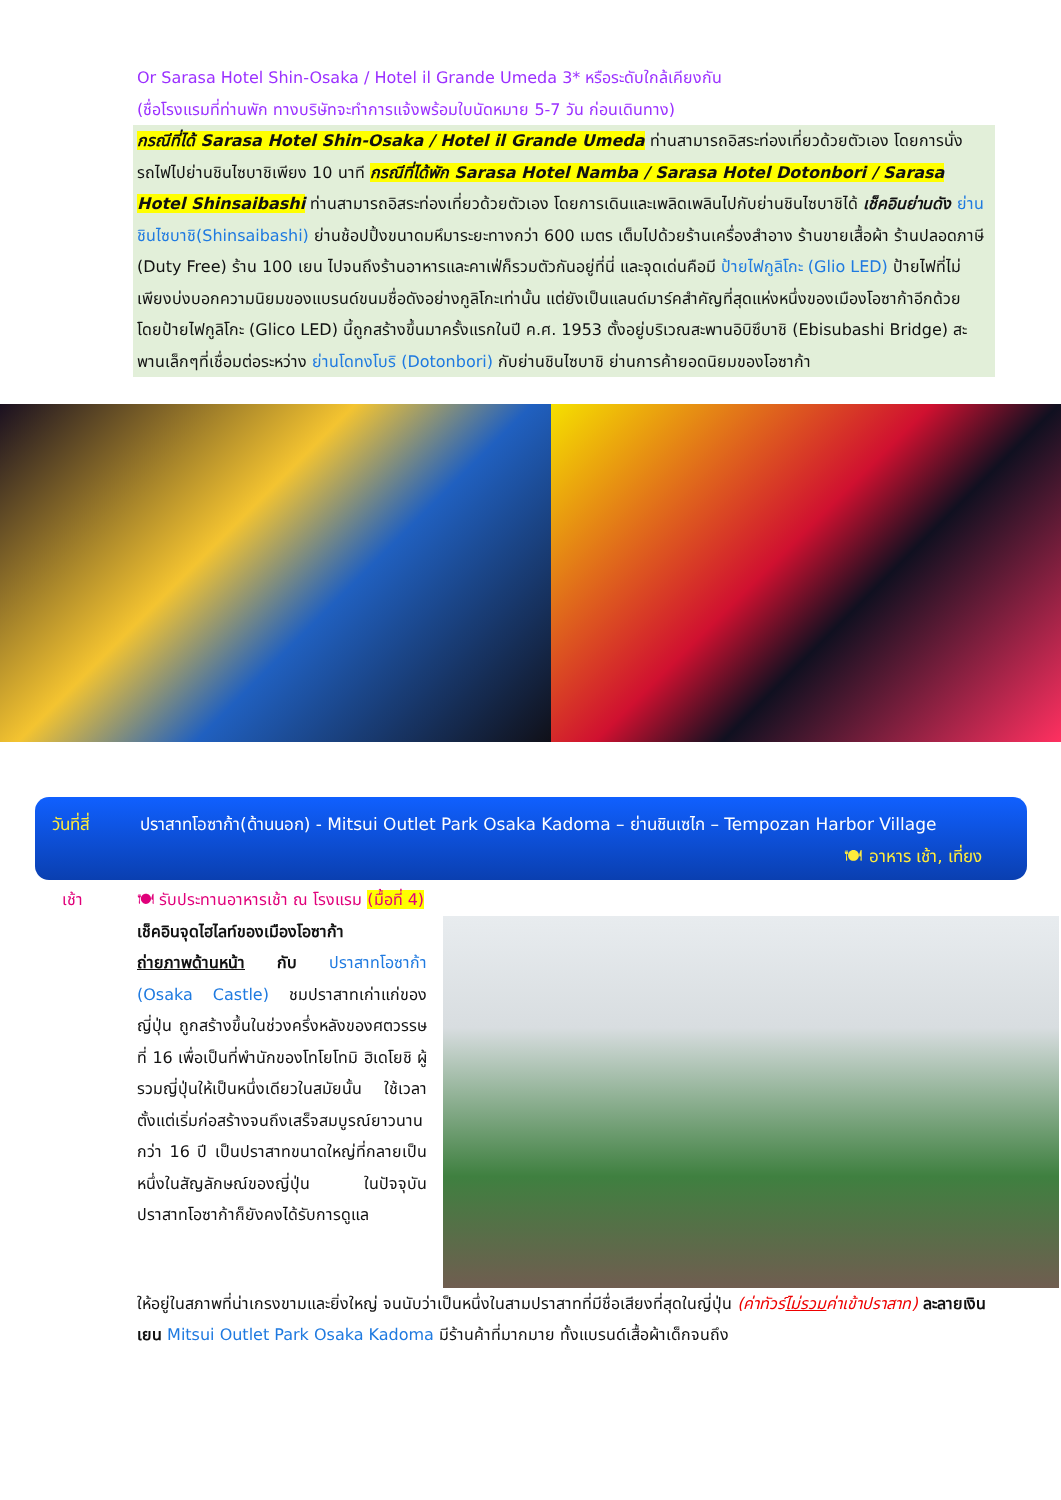Or Sarasa Hotel Shin-Osaka / Hotel il Grande Umeda 3* หรือระดับใกล้เคียงกัน
(ชื่อโรงแรมที่ท่านพัก ทางบริษัทจะทำการแจ้งพร้อมใบนัดหมาย 5-7 วัน ก่อนเดินทาง)
กรณีที่ได้ Sarasa Hotel Shin-Osaka / Hotel il Grande Umeda ท่านสามารถอิสระท่องเที่ยวด้วยตัวเอง โดยการนั่งรถไฟไปย่านชินไซบาชิเพียง 10 นาที กรณีที่ได้พัก Sarasa Hotel Namba / Sarasa Hotel Dotonbori / Sarasa Hotel Shinsaibashi ท่านสามารถอิสระท่องเที่ยวด้วยตัวเอง โดยการเดินและเพลิดเพลินไปกับย่านชินไซบาชิได้ เช็คอินย่านดัง ย่านชินไซบาชิ(Shinsaibashi) ย่านช้อปปิ้งขนาดมหึมาระยะทางกว่า 600 เมตร เต็มไปด้วยร้านเครื่องสำอาง ร้านขายเสื้อผ้า ร้านปลอดภาษี (Duty Free) ร้าน 100 เยน ไปจนถึงร้านอาหารและคาเฟ่ก็รวมตัวกันอยู่ที่นี่ และจุดเด่นคือมี ป้ายไฟกูลิโกะ (Glio LED) ป้ายไฟที่ไม่เพียงบ่งบอกความนิยมของแบรนด์ขนมชื่อดังอย่างกูลิโกะเท่านั้น แต่ยังเป็นแลนด์มาร์คสำคัญที่สุดแห่งหนึ่งของเมืองโอซาก้าอีกด้วย โดยป้ายไฟกูลิโกะ (Glico LED) นี้ถูกสร้างขึ้นมาครั้งแรกในปี ค.ศ. 1953 ตั้งอยู่บริเวณสะพานอิบิซึบาชิ (Ebisubashi Bridge) สะพานเล็กๆที่เชื่อมต่อระหว่าง ย่านโดทงโบริ (Dotonbori) กับย่านชินไซบาชิ ย่านการค้ายอดนิยมของโอซาก้า
วันที่สี่
ปราสาทโอซาก้า(ด้านนอก) - Mitsui Outlet Park Osaka Kadoma – ย่านชินเซไก – Tempozan Harbor Village
🍽 อาหาร เช้า, เที่ยง
เช้า 🍽 รับประทานอาหารเช้า ณ โรงแรม (มื้อที่ 4)
เช็คอินจุดไฮไลท์ของเมืองโอซาก้า
ถ่ายภาพด้านหน้า กับ ปราสาทโอซาก้า (Osaka Castle) ชมปราสาทเก่าแก่ของญี่ปุ่น ถูกสร้างขึ้นในช่วงครึ่งหลังของศตวรรษที่ 16 เพื่อเป็นที่พำนักของโทโยโทมิ ฮิเดโยชิ ผู้รวมญี่ปุ่นให้เป็นหนึ่งเดียวในสมัยนั้น ใช้เวลาตั้งแต่เริ่มก่อสร้างจนถึงเสร็จสมบูรณ์ยาวนานกว่า 16 ปี เป็นปราสาทขนาดใหญ่ที่กลายเป็นหนึ่งในสัญลักษณ์ของญี่ปุ่น ในปัจจุบันปราสาทโอซาก้าก็ยังคงได้รับการดูแล
ให้อยู่ในสภาพที่น่าเกรงขามและยิ่งใหญ่ จนนับว่าเป็นหนึ่งในสามปราสาทที่มีชื่อเสียงที่สุดในญี่ปุ่น (ค่าทัวร์ไม่รวมค่าเข้าปราสาท) ละลายเงินเยน Mitsui Outlet Park Osaka Kadoma มีร้านค้าที่มากมาย ทั้งแบรนด์เสื้อผ้าเด็กจนถึง